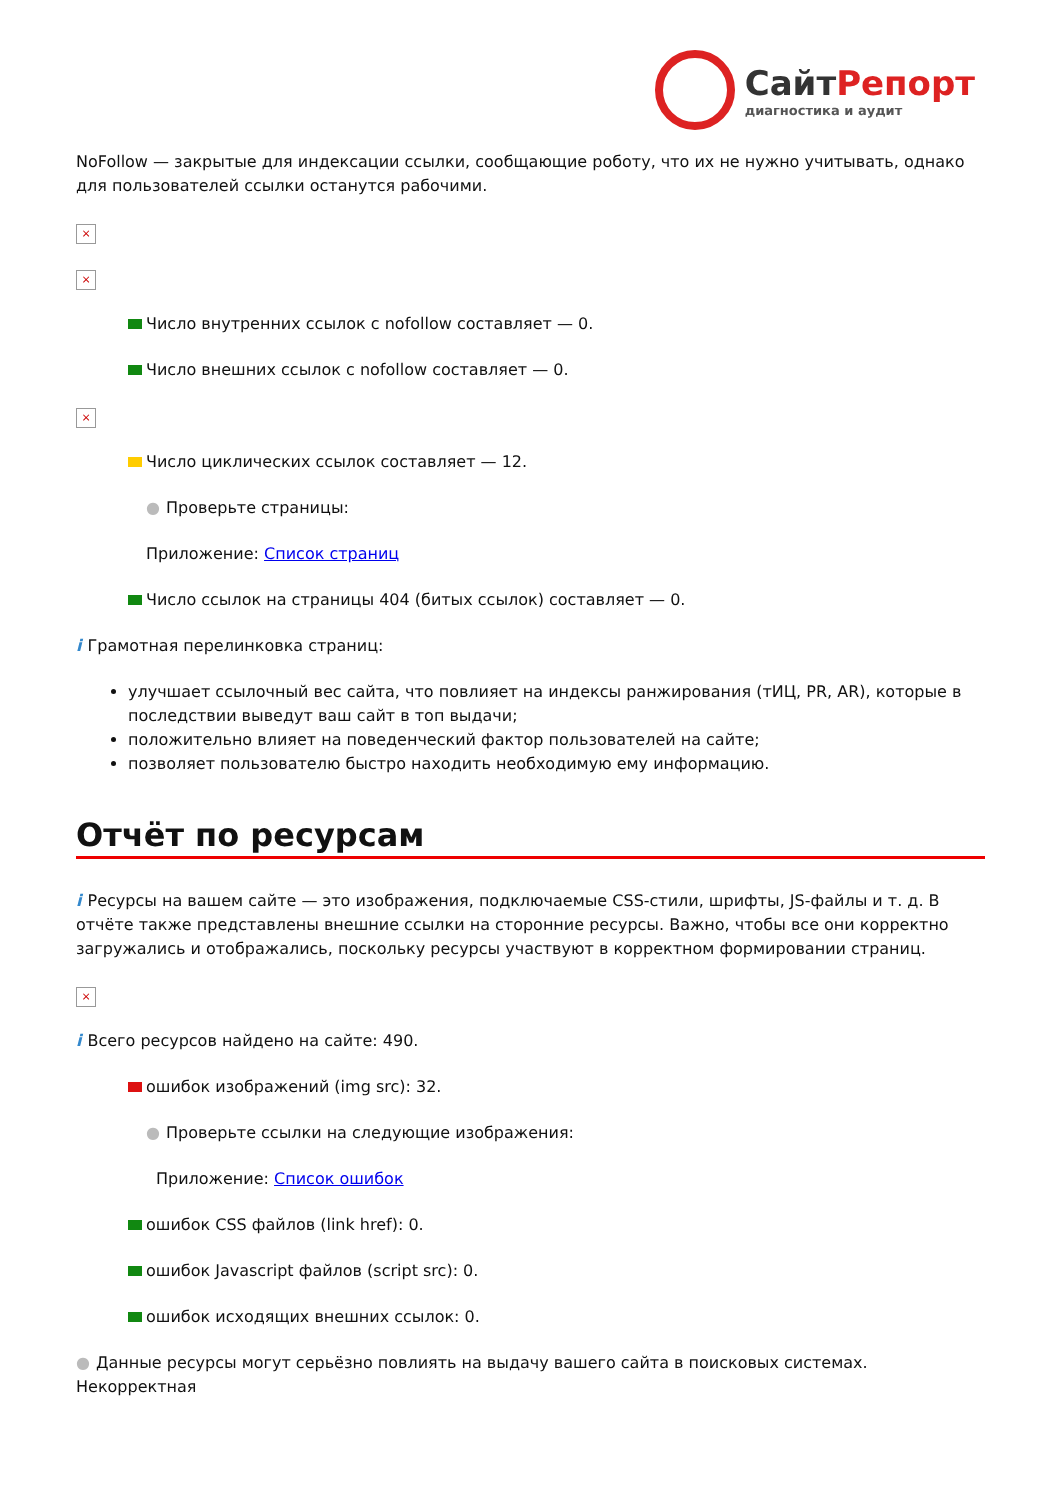СайтРепорт диагностика и аудит
NoFollow — закрытые для индексации ссылки, сообщающие роботу, что их не нужно учитывать, однако для пользователей ссылки останутся рабочими.
×
×
Число внутренних ссылок с nofollow составляет — 0.
Число внешних ссылок с nofollow составляет — 0.
×
Число циклических ссылок составляет — 12.
● Проверьте страницы:
Приложение: Список страниц
Число ссылок на страницы 404 (битых ссылок) составляет — 0.
i Грамотная перелинковка страниц:
улучшает ссылочный вес сайта, что повлияет на индексы ранжирования (тИЦ, PR, AR), которые в последствии выведут ваш сайт в топ выдачи;
положительно влияет на поведенческий фактор пользователей на сайте;
позволяет пользователю быстро находить необходимую ему информацию.
Отчёт по ресурсам
i Ресурсы на вашем сайте — это изображения, подключаемые CSS-стили, шрифты, JS-файлы и т. д. В отчёте также представлены внешние ссылки на сторонние ресурсы. Важно, чтобы все они корректно загружались и отображались, поскольку ресурсы участвуют в корректном формировании страниц.
×
i Всего ресурсов найдено на сайте: 490.
ошибок изображений (img src): 32.
● Проверьте ссылки на следующие изображения:
Приложение: Список ошибок
ошибок CSS файлов (link href): 0.
ошибок Javascript файлов (script src): 0.
ошибок исходящих внешних ссылок: 0.
● Данные ресурсы могут серьёзно повлиять на выдачу вашего сайта в поисковых системах. Некорректная